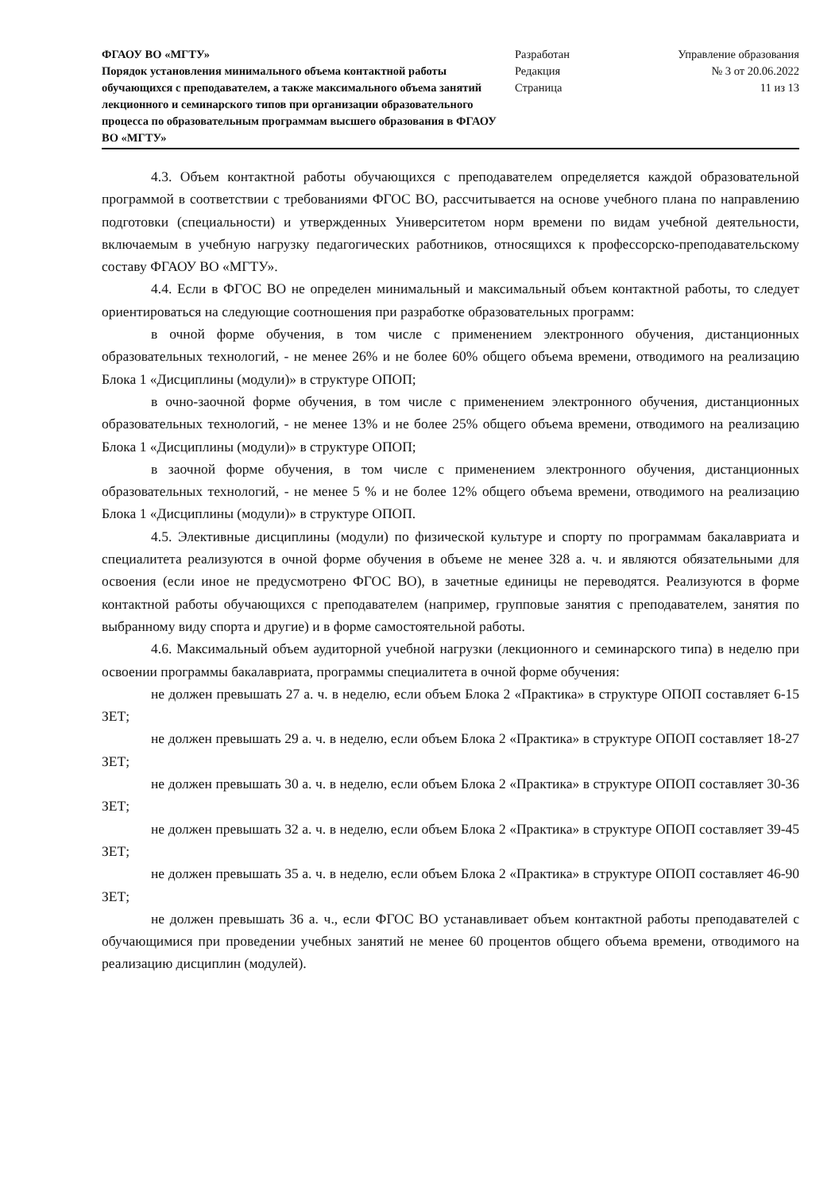ФГАОУ ВО «МГТУ»
Порядок установления минимального объема контактной работы обучающихся с преподавателем, а также максимального объема занятий лекционного и семинарского типов при организации образовательного процесса по образовательным программам высшего образования в ФГАОУ ВО «МГТУ»
Разработан
Редакция
Страница
Управление образования
№ 3 от 20.06.2022
11 из 13
4.3. Объем контактной работы обучающихся с преподавателем определяется каждой образовательной программой в соответствии с требованиями ФГОС ВО, рассчитывается на основе учебного плана по направлению подготовки (специальности) и утвержденных Университетом норм времени по видам учебной деятельности, включаемым в учебную нагрузку педагогических работников, относящихся к профессорско-преподавательскому составу ФГАОУ ВО «МГТУ».
4.4. Если в ФГОС ВО не определен минимальный и максимальный объем контактной работы, то следует ориентироваться на следующие соотношения при разработке образовательных программ:
в очной форме обучения, в том числе с применением электронного обучения, дистанционных образовательных технологий, - не менее 26% и не более 60% общего объема времени, отводимого на реализацию Блока 1 «Дисциплины (модули)» в структуре ОПОП;
в очно-заочной форме обучения, в том числе с применением электронного обучения, дистанционных образовательных технологий, - не менее 13% и не более 25% общего объема времени, отводимого на реализацию Блока 1 «Дисциплины (модули)» в структуре ОПОП;
в заочной форме обучения, в том числе с применением электронного обучения, дистанционных образовательных технологий, - не менее 5 % и не более 12% общего объема времени, отводимого на реализацию Блока 1 «Дисциплины (модули)» в структуре ОПОП.
4.5. Элективные дисциплины (модули) по физической культуре и спорту по программам бакалавриата и специалитета реализуются в очной форме обучения в объеме не менее 328 а. ч. и являются обязательными для освоения (если иное не предусмотрено ФГОС ВО), в зачетные единицы не переводятся. Реализуются в форме контактной работы обучающихся с преподавателем (например, групповые занятия с преподавателем, занятия по выбранному виду спорта и другие) и в форме самостоятельной работы.
4.6. Максимальный объем аудиторной учебной нагрузки (лекционного и семинарского типа) в неделю при освоении программы бакалавриата, программы специалитета в очной форме обучения:
не должен превышать 27 а. ч. в неделю, если объем Блока 2 «Практика» в структуре ОПОП составляет 6-15 ЗЕТ;
не должен превышать 29 а. ч. в неделю, если объем Блока 2 «Практика» в структуре ОПОП составляет 18-27 ЗЕТ;
не должен превышать 30 а. ч. в неделю, если объем Блока 2 «Практика» в структуре ОПОП составляет 30-36 ЗЕТ;
не должен превышать 32 а. ч. в неделю, если объем Блока 2 «Практика» в структуре ОПОП составляет 39-45 ЗЕТ;
не должен превышать 35 а. ч. в неделю, если объем Блока 2 «Практика» в структуре ОПОП составляет 46-90 ЗЕТ;
не должен превышать 36 а. ч., если ФГОС ВО устанавливает объем контактной работы преподавателей с обучающимися при проведении учебных занятий не менее 60 процентов общего объема времени, отводимого на реализацию дисциплин (модулей).